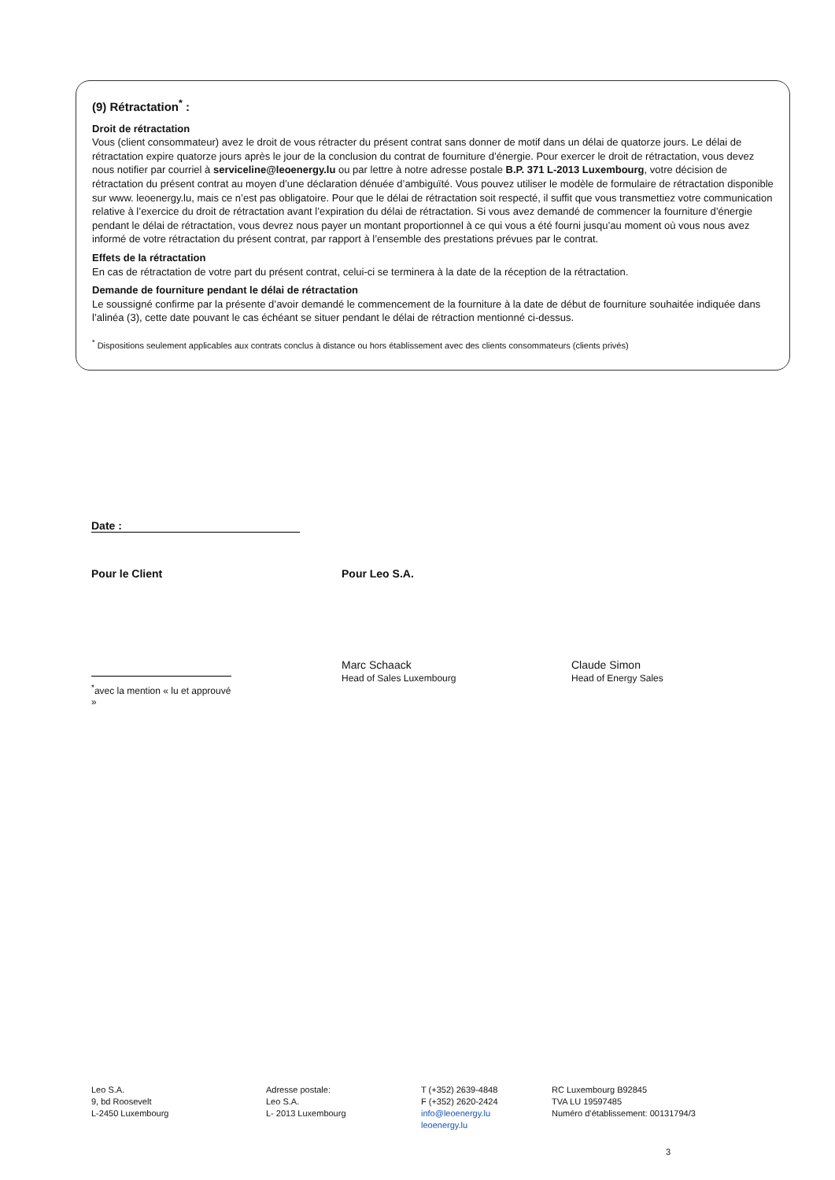(9) Rétractation<sup>*</sup> :
Droit de rétractation
Vous (client consommateur) avez le droit de vous rétracter du présent contrat sans donner de motif dans un délai de quatorze jours. Le délai de rétractation expire quatorze jours après le jour de la conclusion du contrat de fourniture d’énergie. Pour exercer le droit de rétractation, vous devez nous notifier par courriel à serviceline@leoenergy.lu ou par lettre à notre adresse postale B.P. 371 L-2013 Luxembourg, votre décision de rétractation du présent contrat au moyen d’une déclaration dénuée d’ambiguïté. Vous pouvez utiliser le modèle de formulaire de rétractation disponible sur www. leoenergy.lu, mais ce n’est pas obligatoire. Pour que le délai de rétractation soit respecté, il suffit que vous transmettiez votre communication relative à l’exercice du droit de rétractation avant l’expiration du délai de rétractation. Si vous avez demandé de commencer la fourniture d’énergie pendant le délai de rétractation, vous devrez nous payer un montant proportionnel à ce qui vous a été fourni jusqu’au moment où vous nous avez informé de votre rétractation du présent contrat, par rapport à l’ensemble des prestations prévues par le contrat.
Effets de la rétractation
En cas de rétractation de votre part du présent contrat, celui-ci se terminera à la date de la réception de la rétractation.
Demande de fourniture pendant le délai de rétractation
Le soussigné confirme par la présente d’avoir demandé le commencement de la fourniture à la date de début de fourniture souhaitée indiquée dans l’alinéa (3), cette date pouvant le cas échéant se situer pendant le délai de rétraction mentionné ci-dessus.
<sup>*</sup> Dispositions seulement applicables aux contrats conclus à distance ou hors établissement avec des clients consommateurs (clients privés)
Date :
Pour le Client Pour Leo S.A.
<sup>*</sup> avec la mention « lu et approuvé »
Marc Schaack
Head of Sales Luxembourg
Claude Simon
Head of Energy Sales
Leo S.A.
9, bd Roosevelt
L-2450 Luxembourg
Adresse postale:
Leo S.A.
L- 2013 Luxembourg
T (+352) 2639-4848
F (+352) 2620-2424
info@leoenergy.lu
leoenergy.lu
RC Luxembourg B92845
TVA LU 19597485
Numéro d’établissement: 00131794/3
3